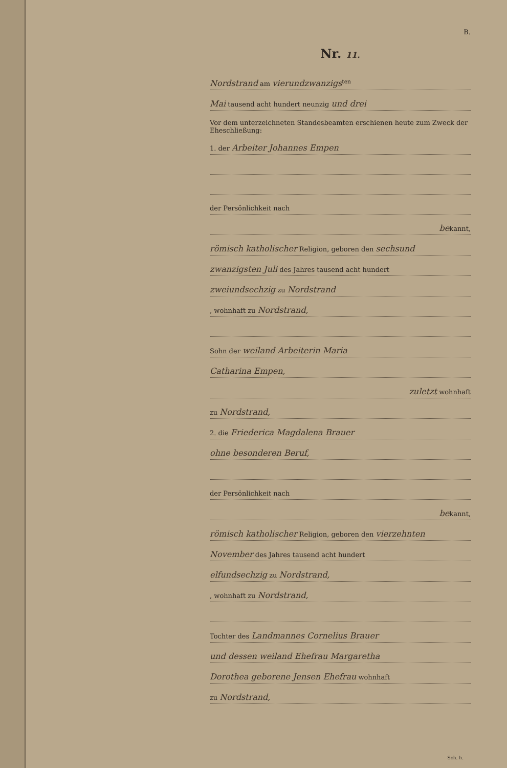B.
Nr. 11.
Nordstrand am vierundzwanzigs<sup>ten</sup>
Mai tausend acht hundert neunzig und drei
Vor dem unterzeichneten Standesbeamten erschienen heute zum Zweck der Eheschließung:
1. der Arbeiter Johannes Empen
der Persönlichkeit nach
bekannt,
römisch katholischer Religion, geboren den sechsund
zwanzigsten Juli des Jahres tausend acht hundert
zweiundsechzig zu Nordstrand
, wohnhaft zu Nordstrand,
Sohn der weiland Arbeiterin Maria
Catharina Empen,
zuletzt wohnhaft
zu Nordstrand,
2. die Friederica Magdalena Brauer
ohne besonderen Beruf,
der Persönlichkeit nach
bekannt,
römisch katholischer Religion, geboren den vierzehnten
November des Jahres tausend acht hundert
elfundsechzig zu Nordstrand,
, wohnhaft zu Nordstrand,
Tochter des Landmannes Cornelius Brauer
und dessen weiland Ehefrau Margaretha
Dorothea geborene Jensen Ehefrau wohnhaft
zu Nordstrand,
Sch. h.